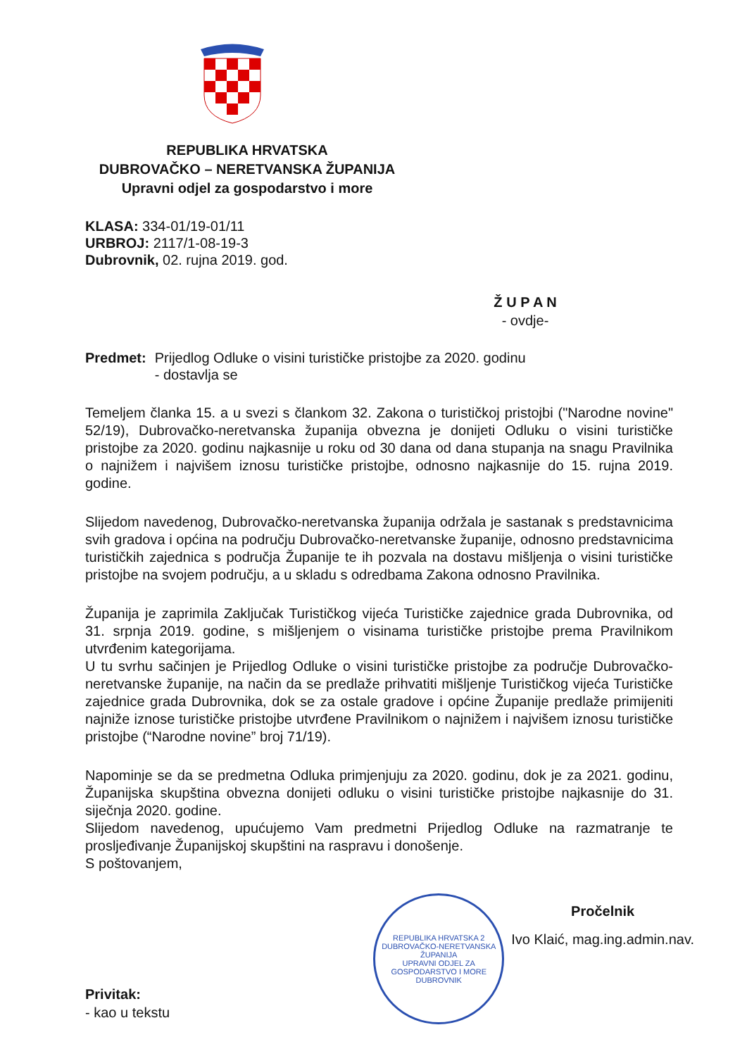REPUBLIKA HRVATSKA
DUBROVAČKO – NERETVANSKA ŽUPANIJA
Upravni odjel za gospodarstvo i more
KLASA: 334-01/19-01/11
URBROJ: 2117/1-08-19-3
Dubrovnik, 02. rujna 2019. god.
Ž U P A N
- ovdje-
Predmet: Prijedlog Odluke o visini turističke pristojbe za 2020. godinu
- dostavlja se
Temeljem članka 15. a u svezi s člankom 32. Zakona o turističkoj pristojbi ("Narodne novine" 52/19), Dubrovačko-neretvanska županija obvezna je donijeti Odluku o visini turističke pristojbe za 2020. godinu najkasnije u roku od 30 dana od dana stupanja na snagu Pravilnika o najnižem i najvišem iznosu turističke pristojbe, odnosno najkasnije do 15. rujna 2019. godine.
Slijedom navedenog, Dubrovačko-neretvanska županija održala je sastanak s predstavnicima svih gradova i općina na području Dubrovačko-neretvanske županije, odnosno predstavnicima turističkih zajednica s područja Županije te ih pozvala na dostavu mišljenja o visini turističke pristojbe na svojem području, a u skladu s odredbama Zakona odnosno Pravilnika.
Županija je zaprimila Zaključak Turističkog vijeća Turističke zajednice grada Dubrovnika, od 31. srpnja 2019. godine, s mišljenjem o visinama turističke pristojbe prema Pravilnikom utvrđenim kategorijama.
U tu svrhu sačinjen je Prijedlog Odluke o visini turističke pristojbe za područje Dubrovačko-neretvanske županije, na način da se predlaže prihvatiti mišljenje Turističkog vijeća Turističke zajednice grada Dubrovnika, dok se za ostale gradove i općine Županije predlaže primijeniti najniže iznose turističke pristojbe utvrđene Pravilnikom o najnižem i najvišem iznosu turističke pristojbe (“Narodne novine” broj 71/19).
Napominje se da se predmetna Odluka primjenjuju za 2020. godinu, dok je za 2021. godinu, Županijska skupština obvezna donijeti odluku o visini turističke pristojbe najkasnije do 31. siječnja 2020. godine.
Slijedom navedenog, upućujemo Vam predmetni Prijedlog Odluke na razmatranje te prosljeđivanje Županijskoj skupštini na raspravu i donošenje.
S poštovanjem,
Privitak:
- kao u tekstu
REPUBLIKA HRVATSKA 2
DUBROVAČKO-NERETVANSKA ŽUPANIJA
UPRAVNI ODJEL ZA GOSPODARSTVO I MORE
DUBROVNIK
Pročelnik
Ivo Klaić, mag.ing.admin.nav.